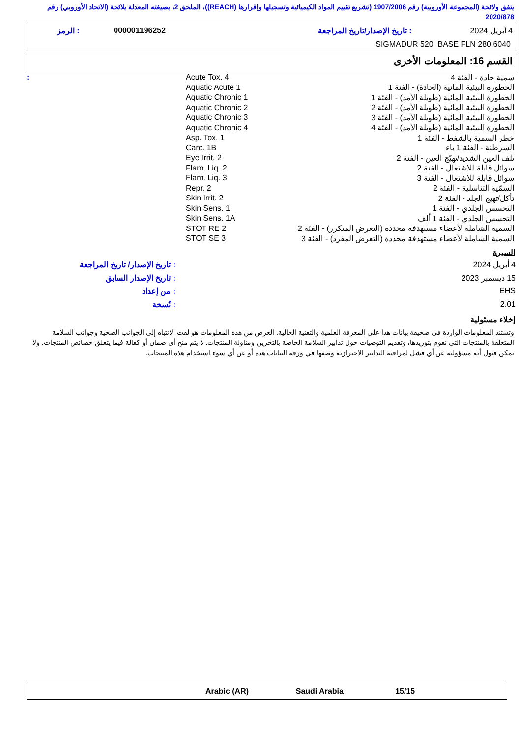يتفق ولائحة (المجموعة الأوروبية) رقم 1907/2006 (تشريع تقييم المواد الكيميائية وتسجيلها وإقرارها (REACH))، الملحق 2، بصيغته المعدلة بلائحة (الاتحاد الأوروبي) رقم 2020/878
| 4 أبريل 2024 | : تاريخ الإصدار/تاريخ المراجعة | 000001196252 | : الرمز |
| SIGMADUR 520 BASE FLN 280 6040 | | | |
القسم 16: المعلومات الأخرى
| سمية حادة - الفئة 4 | Acute Tox. 4 | : |
| الخطورة البيئية المائية (الحادة) - الفئة 1 | Aquatic Acute 1 | |
| الخطورة البيئية المائية (طويلة الأمد) - الفئة 1 | Aquatic Chronic 1 | |
| الخطورة البيئية المائية (طويلة الأمد) - الفئة 2 | Aquatic Chronic 2 | |
| الخطورة البيئية المائية (طويلة الأمد) - الفئة 3 | Aquatic Chronic 3 | |
| الخطورة البيئية المائية (طويلة الأمد) - الفئة 4 | Aquatic Chronic 4 | |
| خطر السمية بالشفط - الفئة 1 | Asp. Tox. 1 | |
| السرطنة - الفئة 1 باء | Carc. 1B | |
| تلف العين الشديد/تهيّج العين - الفئة 2 | Eye Irrit. 2 | |
| سوائل قابلة للاشتعال - الفئة 2 | Flam. Liq. 2 | |
| سوائل قابلة للاشتعال - الفئة 3 | Flam. Liq. 3 | |
| السمّية التناسلية - الفئة 2 | Repr. 2 | |
| تأكل/تهيج الجلد - الفئة 2 | Skin Irrit. 2 | |
| التحسس الجلدي - الفئة 1 | Skin Sens. 1 | |
| التحسس الجلدي - الفئة 1 ألف | Skin Sens. 1A | |
| السمية الشاملة لأعضاء مستهدفة محددة (التعرض المتكرر) - الفئة 2 | STOT RE 2 | |
| السمية الشاملة لأعضاء مستهدفة محددة (التعرض المفرد) - الفئة 3 | STOT SE 3 | |
السيرة
| 4 أبريل 2024 | : تاريخ الإصدار/ تاريخ المراجعة |
| 15 ديسمبر 2023 | : تاريخ الإصدار السابق |
| EHS | : من إعداد |
| 2.01 | : نُسخة |
إخلاء مسئولية
وتستند المعلومات الواردة في صحيفة بيانات هذا على المعرفة العلمية والتقنية الحالية. الغرض من هذه المعلومات هو لفت الانتباه إلى الجوانب الصحية وجوانب السلامة المتعلقة بالمنتجات التي نقوم بتوريدها، وتقديم التوصيات حول تدابير السلامة الخاصة بالتخزين ومناولة المنتجات. لا يتم منح أي ضمان أو كفالة فيما يتعلق خصائص المنتجات. ولا يمكن قبول أية مسؤولية عن أي فشل لمراقبة التدابير الاحترازية وصفها في ورقة البيانات هذه أو عن أي سوء استخدام هذه المنتجات.
| | Arabic (AR) | Saudi Arabia | 15/15 | |